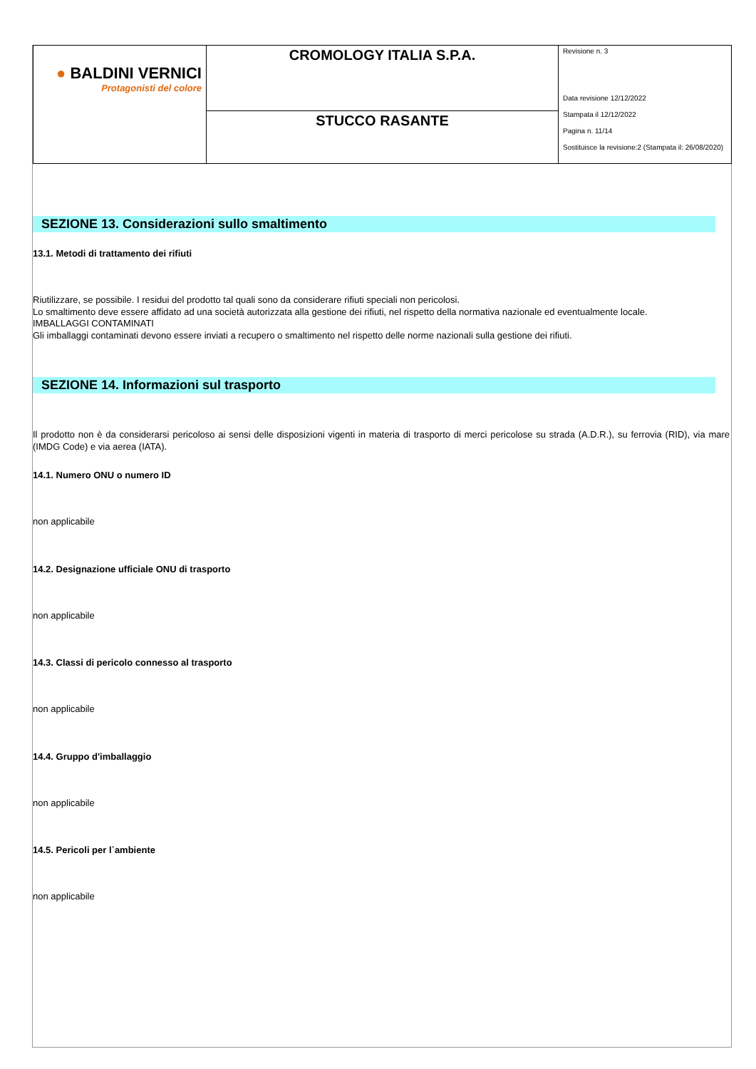| ● BALDINI VERNICI Protagonisti del colore | CROMOLOGY ITALIA S.P.A. | Revisione n. 3 Data revisione 12/12/2022 Stampata il 12/12/2022 Pagina n. 11/14 Sostituisce la revisione:2 (Stampata il: 26/08/2020) |
| | STUCCO RASANTE | |
SEZIONE 13. Considerazioni sullo smaltimento
13.1. Metodi di trattamento dei rifiuti
Riutilizzare, se possibile. I residui del prodotto tal quali sono da considerare rifiuti speciali non pericolosi.
Lo smaltimento deve essere affidato ad una società autorizzata alla gestione dei rifiuti, nel rispetto della normativa nazionale ed eventualmente locale.
IMBALLAGGI CONTAMINATI
Gli imballaggi contaminati devono essere inviati a recupero o smaltimento nel rispetto delle norme nazionali sulla gestione dei rifiuti.
SEZIONE 14. Informazioni sul trasporto
Il prodotto non è da considerarsi pericoloso ai sensi delle disposizioni vigenti in materia di trasporto di merci pericolose su strada (A.D.R.), su ferrovia (RID), via mare (IMDG Code) e via aerea (IATA).
14.1. Numero ONU o numero ID
non applicabile
14.2. Designazione ufficiale ONU di trasporto
non applicabile
14.3. Classi di pericolo connesso al trasporto
non applicabile
14.4. Gruppo d'imballaggio
non applicabile
14.5. Pericoli per l`ambiente
non applicabile